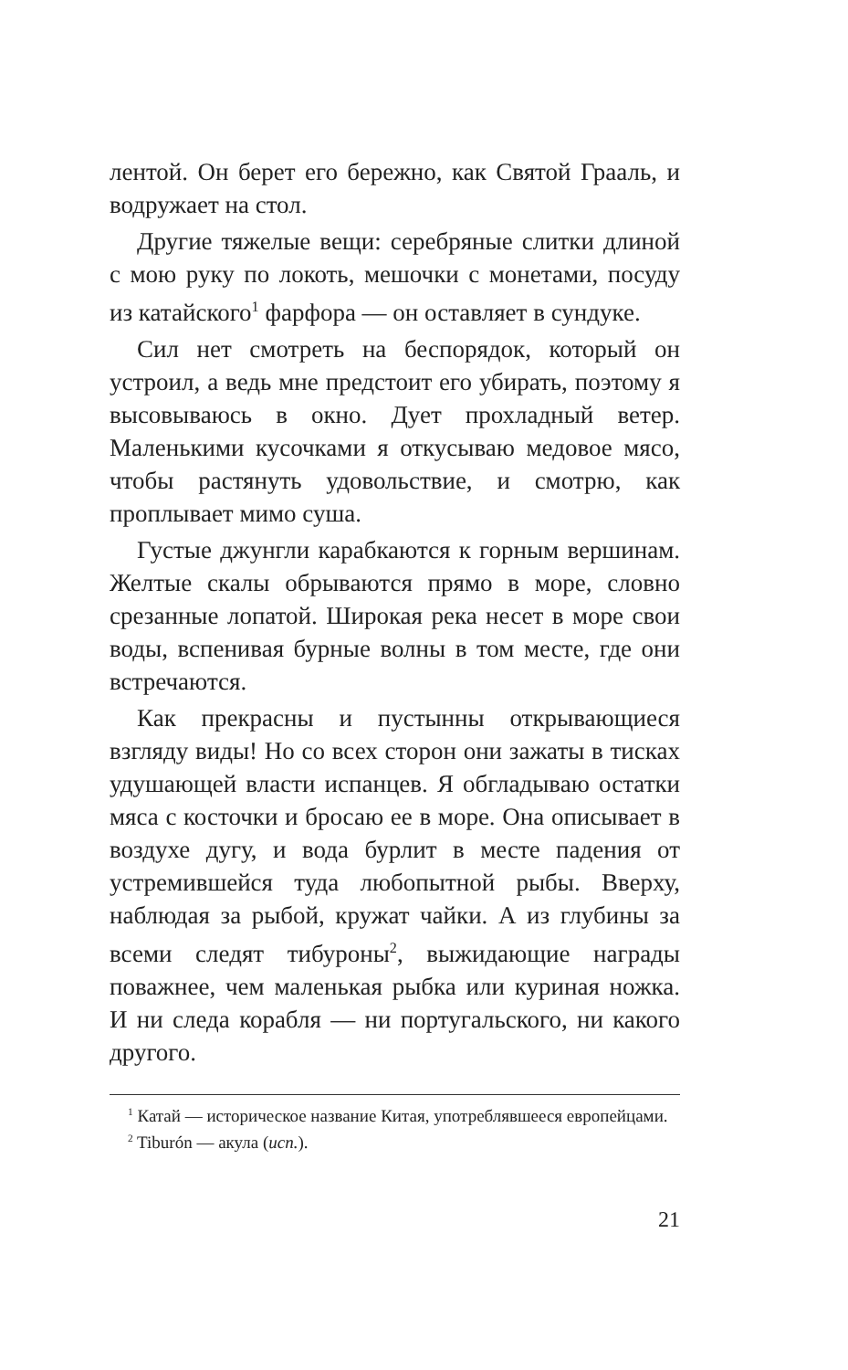лентой. Он берет его бережно, как Святой Грааль, и водружает на стол.
Другие тяжелые вещи: серебряные слитки длиной с мою руку по локоть, мешочки с монетами, посуду из катайского<sup>1</sup> фарфора — он оставляет в сундуке.
Сил нет смотреть на беспорядок, который он устроил, а ведь мне предстоит его убирать, поэтому я высовываюсь в окно. Дует прохладный ветер. Маленькими кусочками я откусываю медовое мясо, чтобы растянуть удовольствие, и смотрю, как проплывает мимо суша.
Густые джунгли карабкаются к горным вершинам. Желтые скалы обрываются прямо в море, словно срезанные лопатой. Широкая река несет в море свои воды, вспенивая бурные волны в том месте, где они встречаются.
Как прекрасны и пустынны открывающиеся взгляду виды! Но со всех сторон они зажаты в тисках удушающей власти испанцев. Я обгладываю остатки мяса с косточки и бросаю ее в море. Она описывает в воздухе дугу, и вода бурлит в месте падения от устремившейся туда любопытной рыбы. Вверху, наблюдая за рыбой, кружат чайки. А из глубины за всеми следят тибуроны<sup>2</sup>, выжидающие награды поважнее, чем маленькая рыбка или куриная ножка. И ни следа корабля — ни португальского, ни какого другого.
<sup>1</sup> Катай — историческое название Китая, употреблявшееся европейцами.
<sup>2</sup> Tiburón — акула (исп.).
21